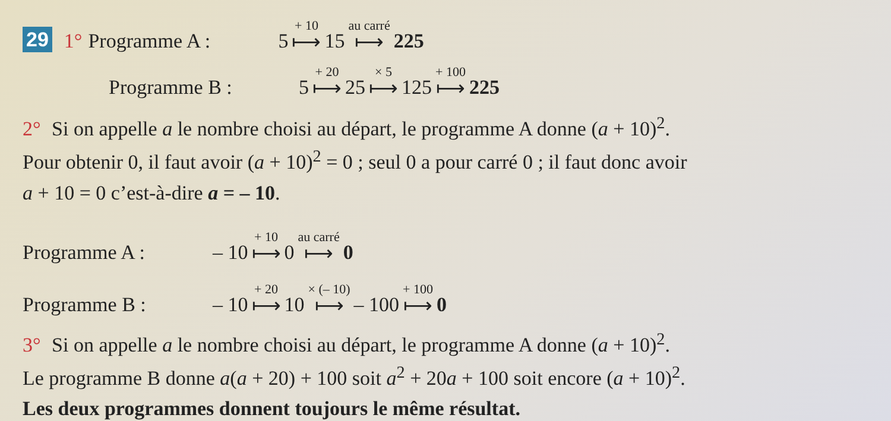29 1° Programme A : 5 + 10 ⟼ 15 au carré ⟼ 225
Programme B : 5 + 20 ⟼ 25 × 5 ⟼ 125 + 100 ⟼ 225
2° Si on appelle a le nombre choisi au départ, le programme A donne (a + 10)<sup>2</sup>.
Pour obtenir 0, il faut avoir (a + 10)<sup>2</sup> = 0 ; seul 0 a pour carré 0 ; il faut donc avoir
a + 10 = 0 c’est-à-dire a = – 10.
Programme A : – 10 + 10 ⟼ 0 au carré ⟼ 0
Programme B : – 10 + 20 ⟼ 10 × (– 10) ⟼ – 100 + 100 ⟼ 0
3° Si on appelle a le nombre choisi au départ, le programme A donne (a + 10)<sup>2</sup>.
Le programme B donne a(a + 20) + 100 soit a<sup>2</sup> + 20a + 100 soit encore (a + 10)<sup>2</sup>.
Les deux programmes donnent toujours le même résultat.